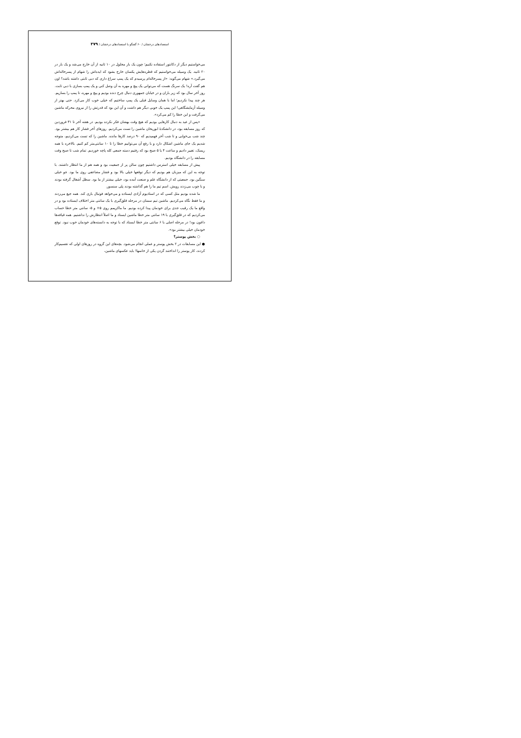استعدادهای درخشان / ۶۰ گفتگو با استعدادهای درخشان / ۳۷۹
می‌خواستیم دیگر از دکانتور استفاده نکنیم؛ چون یک بار محلول در ۱۰ ثانیه از آن خارج می‌شد و یک بار در ۲۰ ثانیه. یک وسیله می‌خواستیم که قطره‌هایش یکسان خارج بشود که ایده‌اش را شهام از پسرخاله‌اش می‌گیرد.» شهام می‌گوید: «از پسرخاله‌ام پرسیدم که یک پمپ سراغ داری که دبی ثابتی داشته باشد؟ اون هم گفت آره! یک سرنگ هست که می‌توانی یک پیچ و مهره به آن وصل کنی و یک پمپ بسازی با دبی ثابت. روز آخر سال بود که زیر باران و در خیابان جمهوری دنبال چرخ دنده بودیم و پیچ و مهره، تا پمپ را بسازیم. هر چند پیدا نکردیم؛ اما با همان وسایل قبلی یک پمپ ساختیم که خیلی خوب کار می‌کرد. حتی بهتر از وسیله آزمایشگاهی! این پمپ یک خوبی دیگر هم داشت و آن این بود که قدرتش را از نیروی محرکه ماشین می‌گرفت و این خطا را کم می‌کرد».
«پس از عید به دنبال کارهایی بودیم که هیچ وقت بهشان فکر نکرده بودیم. در هفته آخر تا ۳۱ فروردین که روز مسابقه بود، در دانشکدهٔ ابوریحان ماشین را تست می‌کردیم. روزهای آخر فشار کار هم بیشتر بود. چند شب بی‌خوابی و تا شب آخر فهمیدیم که ۹۰ درصد کارها مانده. ماشین را که تست می‌کردیم، متوجه شدیم یک جای ماشین اشکال دارد و با رفع آن می‌توانیم خطا را تا ۱۰ سانتی‌متر کم کنیم. بالاخره با همه ریسک، تغییر دادیم و ساعت ۴ یا ۵ صبح بود که رفتیم دسته جمعی کله پاچه خوردیم. تمام شب تا صبح وقت مسابقه را در دانشگاه بودیم.
پیش از مسابقه خیلی استرس داشتیم چون سالن پر از جمعیت بود و همه هم از ما انتظار داشتند. با توجه به این که میزبان هم بودیم که دیگر توقعها خیلی بالا بود و فشار مضاعفی روی ما بود. جو خیلی سنگین بود. جمعیتی که از دانشگاه علم و صنعت آمده بود، خیلی بیشتر از ما بود. سطل آشغال گرفته بودند و با چوب می‌زدند رویش. اسم تیم ما را هم گذاشته بودند پلی سنسور.
ما شده بودیم مثل کسی که در استادیوم آزادی ایستاده و می‌خواهد فوتبال بازی کند. همه جیغ می‌زدند و ما فقط نگاه می‌کردیم. ماشین تیم سمنان در مرحله قلق‌گیری با یک سانتی متر اختلاف ایستاده بود و در واقع ما یک رقیب جدی برای خودمان پیدا کرده بودیم. ما ماکزیمم روی ۵+ و ۵- سانتی متر خطا حساب می‌کردیم که در قلق‌گیری با ۱۹ سانتی متر خطا ماشین ایستاد و ما اصلاً انتظارش را نداشتیم. همه قیافه‌ها داغون بود! در مرحله اصلی با ۶ سانتی متر خطا ایستاد که با توجه به دانسته‌های خودمان خوب نبود. توقع خودمان خیلی بیشتر بود».
○ بخش پوستر؟
● این مسابقات در ۲ بخش پوستر و عملی انجام می‌شود. بچه‌های این گروه در روزهای اولی که تقسیم‌کار کردند، کار پوستر را انداختند گردن یکی از خانمها! باید عکسهای ماشین،